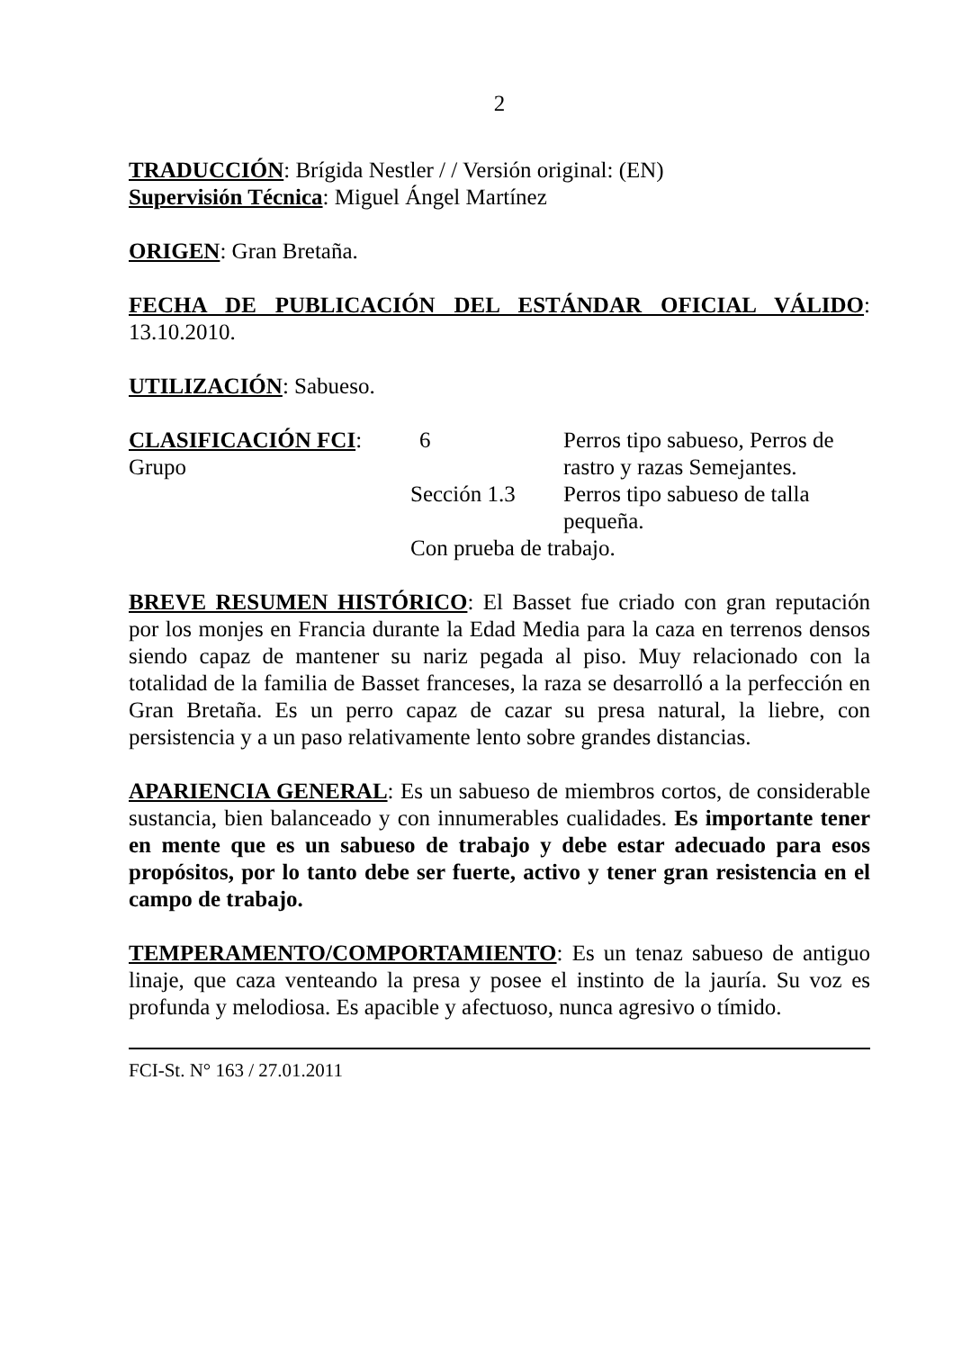2
TRADUCCIÓN: Brígida Nestler / / Versión original: (EN)
Supervisión Técnica: Miguel Ángel Martínez
ORIGEN: Gran Bretaña.
FECHA DE PUBLICACIÓN DEL ESTÁNDAR OFICIAL VÁLIDO: 13.10.2010.
UTILIZACIÓN: Sabueso.
| CLASIFICACIÓN FCI : Grupo | 6 | Perros tipo sabueso, Perros de rastro y razas Semejantes. |
| | Sección 1.3 | Perros tipo sabueso de talla pequeña. |
| | Con prueba de trabajo. | |
BREVE RESUMEN HISTÓRICO: El Basset fue criado con gran reputación por los monjes en Francia durante la Edad Media para la caza en terrenos densos siendo capaz de mantener su nariz pegada al piso. Muy relacionado con la totalidad de la familia de Basset franceses, la raza se desarrolló a la perfección en Gran Bretaña. Es un perro capaz de cazar su presa natural, la liebre, con persistencia y a un paso relativamente lento sobre grandes distancias.
APARIENCIA GENERAL: Es un sabueso de miembros cortos, de considerable sustancia, bien balanceado y con innumerables cualidades. Es importante tener en mente que es un sabueso de trabajo y debe estar adecuado para esos propósitos, por lo tanto debe ser fuerte, activo y tener gran resistencia en el campo de trabajo.
TEMPERAMENTO/COMPORTAMIENTO: Es un tenaz sabueso de antiguo linaje, que caza venteando la presa y posee el instinto de la jauría. Su voz es profunda y melodiosa. Es apacible y afectuoso, nunca agresivo o tímido.
FCI-St. N° 163 / 27.01.2011